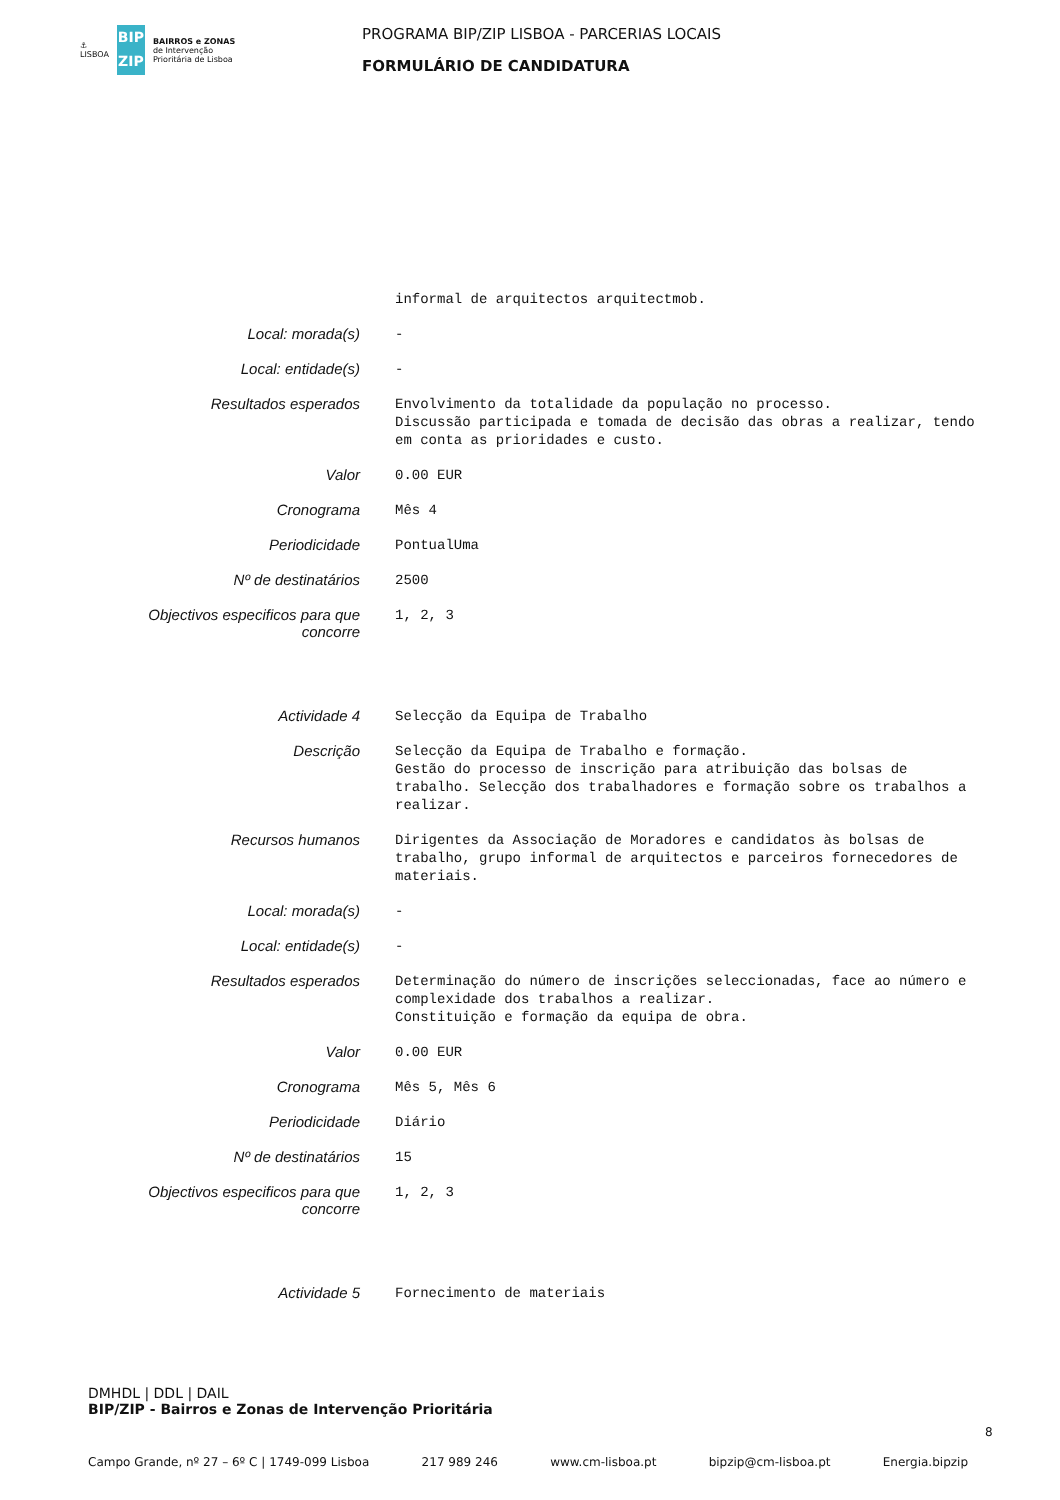⚓
LISBOA
BIP
ZIP
BAIRROS e ZONAS
de Intervenção
Prioritária de Lisboa
PROGRAMA BIP/ZIP LISBOA - PARCERIAS LOCAIS
FORMULÁRIO DE CANDIDATURA
informal de arquitectos arquitectmob.
Local: morada(s)
-
Local: entidade(s)
-
Resultados esperados
Envolvimento da totalidade da população no processo. Discussão participada e tomada de decisão das obras a realizar, tendo em conta as prioridades e custo.
Valor
0.00 EUR
Cronograma
Mês 4
Periodicidade
PontualUma
Nº de destinatários
2500
Objectivos especificos para que concorre
1, 2, 3
Actividade 4
Selecção da Equipa de Trabalho
Descrição
Selecção da Equipa de Trabalho e formação. Gestão do processo de inscrição para atribuição das bolsas de trabalho. Selecção dos trabalhadores e formação sobre os trabalhos a realizar.
Recursos humanos
Dirigentes da Associação de Moradores e candidatos às bolsas de trabalho, grupo informal de arquitectos e parceiros fornecedores de materiais.
Local: morada(s)
-
Local: entidade(s)
-
Resultados esperados
Determinação do número de inscrições seleccionadas, face ao número e complexidade dos trabalhos a realizar. Constituição e formação da equipa de obra.
Valor
0.00 EUR
Cronograma
Mês 5, Mês 6
Periodicidade
Diário
Nº de destinatários
15
Objectivos especificos para que concorre
1, 2, 3
Actividade 5
Fornecimento de materiais
DMHDL | DDL | DAIL
BIP/ZIP - Bairros e Zonas de Intervenção Prioritária
8
Campo Grande, nº 27 – 6º C | 1749-099 Lisboa 217 989 246 www.cm-lisboa.pt bipzip@cm-lisboa.pt Energia.bipzip